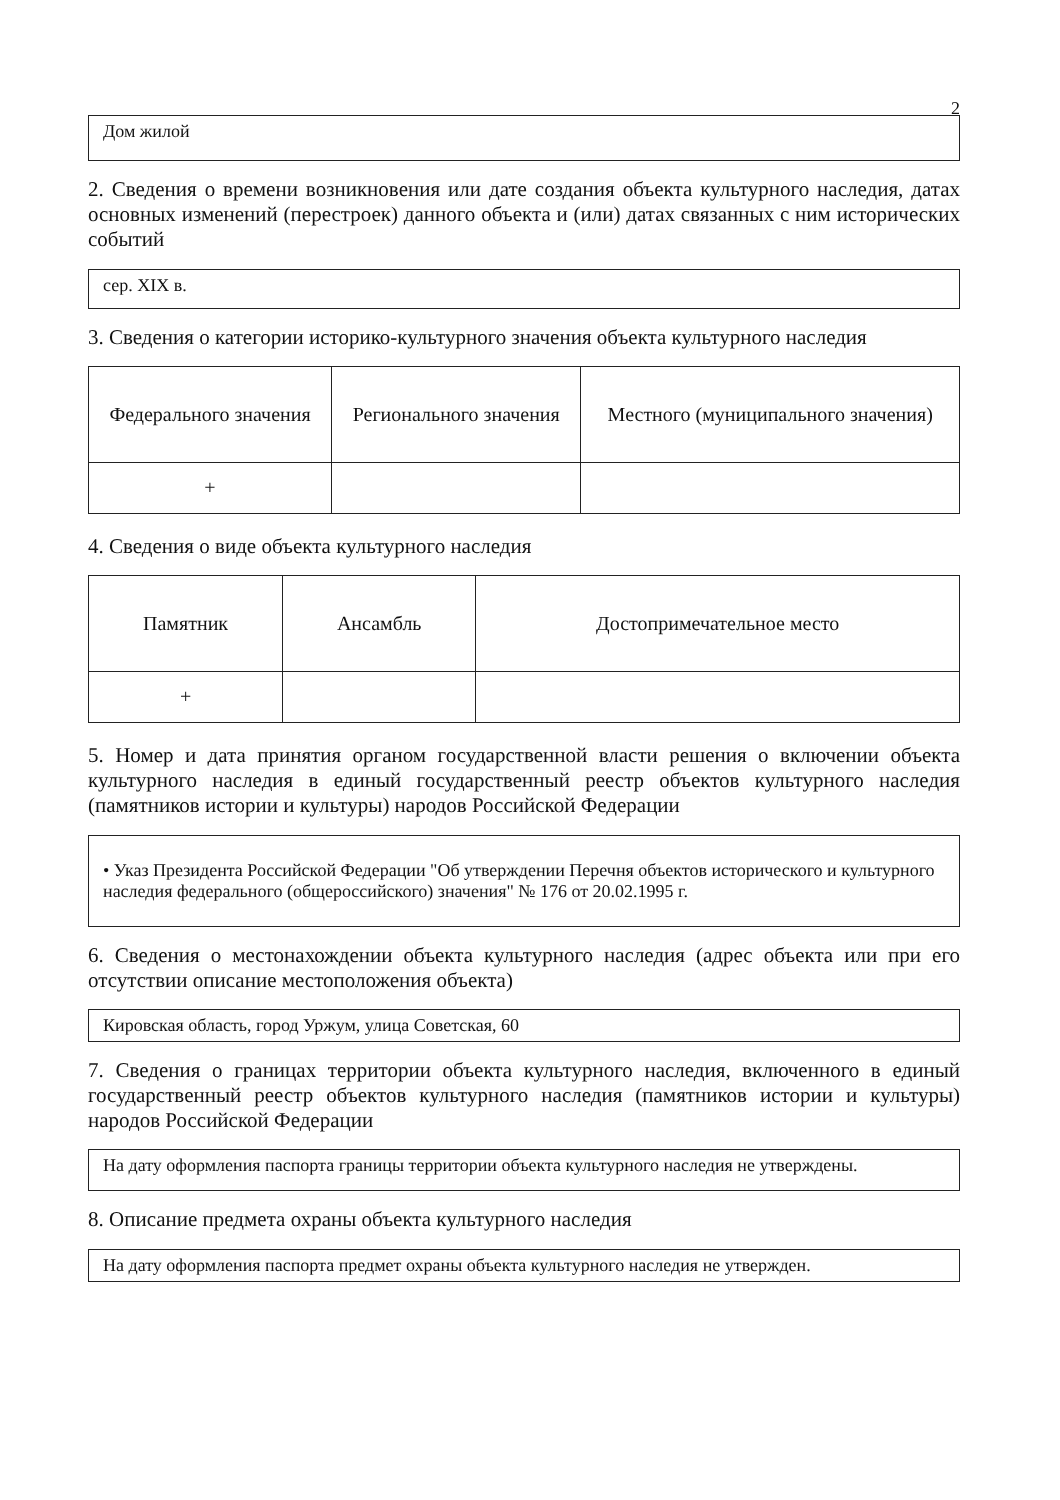2
Дом жилой
2. Сведения о времени возникновения или дате создания объекта культурного наследия, датах основных изменений (перестроек) данного объекта и (или) датах связанных с ним исторических событий
сер. XIX в.
3. Сведения о категории историко-культурного значения объекта культурного наследия
| Федерального значения | Регионального значения | Местного (муниципального значения) |
| --- | --- | --- |
| + | | |
4. Сведения о виде объекта культурного наследия
| Памятник | Ансамбль | Достопримечательное место |
| --- | --- | --- |
| + | | |
5. Номер и дата принятия органом государственной власти решения о включении объекта культурного наследия в единый государственный реестр объектов культурного наследия (памятников истории и культуры) народов Российской Федерации
• Указ Президента Российской Федерации "Об утверждении Перечня объектов исторического и культурного наследия федерального (общероссийского) значения" № 176 от 20.02.1995 г.
6. Сведения о местонахождении объекта культурного наследия (адрес объекта или при его отсутствии описание местоположения объекта)
Кировская область, город Уржум, улица Советская, 60
7. Сведения о границах территории объекта культурного наследия, включенного в единый государственный реестр объектов культурного наследия (памятников истории и культуры) народов Российской Федерации
На дату оформления паспорта границы территории объекта культурного наследия не утверждены.
8. Описание предмета охраны объекта культурного наследия
На дату оформления паспорта предмет охраны объекта культурного наследия не утвержден.